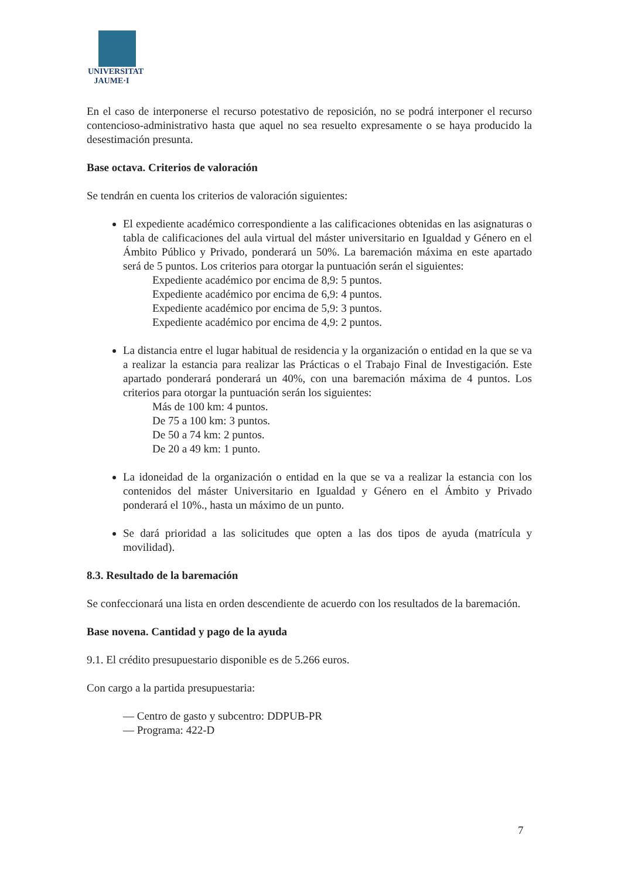UNIVERSITAT
JAUME·I
En el caso de interponerse el recurso potestativo de reposición, no se podrá interponer el recurso contencioso-administrativo hasta que aquel no sea resuelto expresamente o se haya producido la desestimación presunta.
Base octava. Criterios de valoración
Se tendrán en cuenta los criterios de valoración siguientes:
El expediente académico correspondiente a las calificaciones obtenidas en las asignaturas o tabla de calificaciones del aula virtual del máster universitario en Igualdad y Género en el Ámbito Público y Privado, ponderará un 50%. La baremación máxima en este apartado será de 5 puntos. Los criterios para otorgar la puntuación serán el siguientes:
Expediente académico por encima de 8,9: 5 puntos.
Expediente académico por encima de 6,9: 4 puntos.
Expediente académico por encima de 5,9: 3 puntos.
Expediente académico por encima de 4,9: 2 puntos.
La distancia entre el lugar habitual de residencia y la organización o entidad en la que se va a realizar la estancia para realizar las Prácticas o el Trabajo Final de Investigación. Este apartado ponderará ponderará un 40%, con una baremación máxima de 4 puntos. Los criterios para otorgar la puntuación serán los siguientes:
Más de 100 km: 4 puntos.
De 75 a 100 km: 3 puntos.
De 50 a 74 km: 2 puntos.
De 20 a 49 km: 1 punto.
La idoneidad de la organización o entidad en la que se va a realizar la estancia con los contenidos del máster Universitario en Igualdad y Género en el Ámbito y Privado ponderará el 10%., hasta un máximo de un punto.
Se dará prioridad a las solicitudes que opten a las dos tipos de ayuda (matrícula y movilidad).
8.3. Resultado de la baremación
Se confeccionará una lista en orden descendiente de acuerdo con los resultados de la baremación.
Base novena. Cantidad y pago de la ayuda
9.1. El crédito presupuestario disponible es de 5.266 euros.
Con cargo a la partida presupuestaria:
— Centro de gasto y subcentro: DDPUB-PR
— Programa: 422-D
7